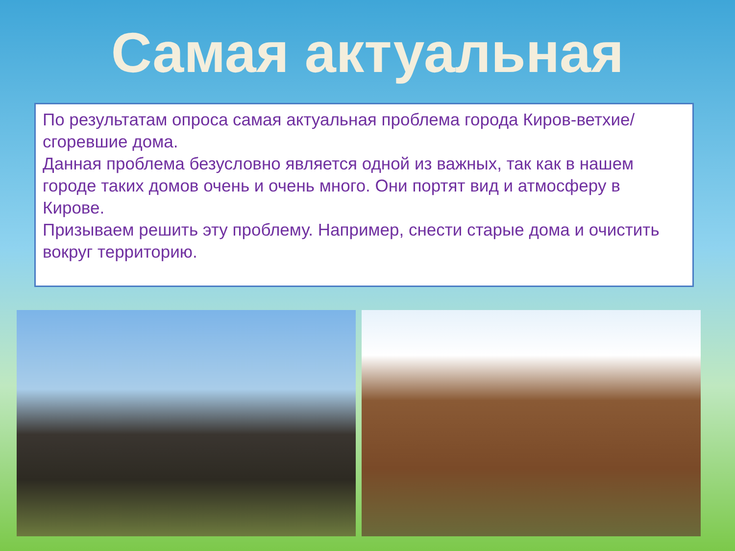Самая актуальная
По результатам опроса самая актуальная проблема города Киров-ветхие/сгоревшие дома.
Данная проблема безусловно является одной из важных, так как в нашем городе таких домов очень и очень много. Они портят вид и атмосферу в Кирове.
Призываем решить эту проблему. Например, снести старые дома и очистить вокруг территорию.